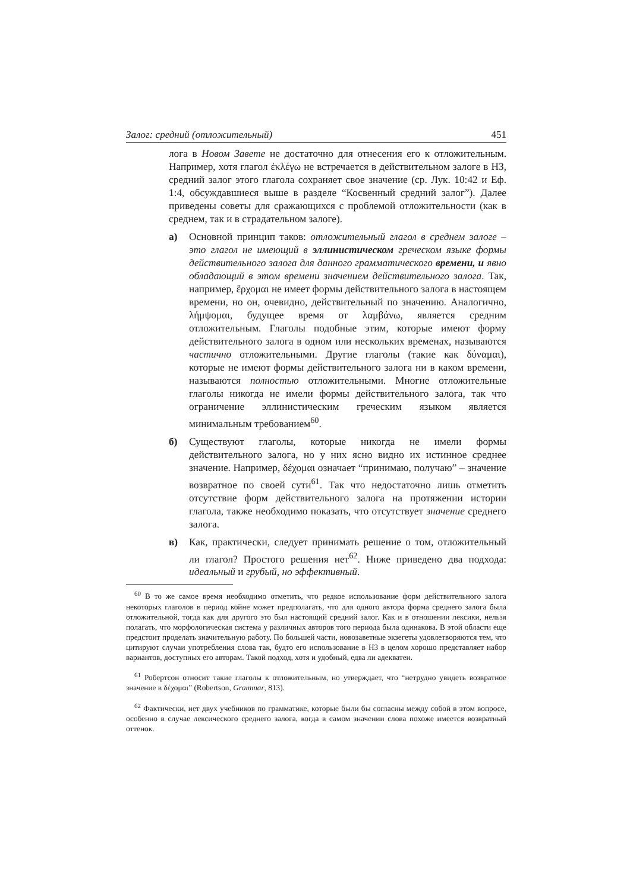Залог: средний (отложительный) 451
лога в Новом Завете не достаточно для отнесения его к отложительным. Например, хотя глагол ἐκλέγω не встречается в действительном залоге в НЗ, средний залог этого глагола сохраняет свое значение (ср. Лук. 10:42 и Еф. 1:4, обсуждавшиеся выше в разделе “Косвенный средний залог”). Далее приведены советы для сражающихся с проблемой отложительности (как в среднем, так и в страдательном залоге).
а) Основной принцип таков: отложительный глагол в среднем залоге – это глагол не имеющий в эллинистическом греческом языке формы действительного залога для данного грамматического времени, и явно обладающий в этом времени значением действительного залога. Так, например, ἔρχομαι не имеет формы действительного залога в настоящем времени, но он, очевидно, действительный по значению. Аналогично, λήμψομαι, будущее время от λαμβάνω, является средним отложительным. Глаголы подобные этим, которые имеют форму действительного залога в одном или нескольких временах, называются частично отложительными. Другие глаголы (такие как δύναμαι), которые не имеют формы действительного залога ни в каком времени, называются полностью отложительными. Многие отложительные глаголы никогда не имели формы действительного залога, так что ограничение эллинистическим греческим языком является минимальным требованием<sup>60</sup>.
б) Существуют глаголы, которые никогда не имели формы действительного залога, но у них ясно видно их истинное среднее значение. Например, δέχομαι означает “принимаю, получаю” – значение возвратное по своей сути<sup>61</sup>. Так что недостаточно лишь отметить отсутствие форм действительного залога на протяжении истории глагола, также необходимо показать, что отсутствует значение среднего залога.
в) Как, практически, следует принимать решение о том, отложительный ли глагол? Простого решения нет<sup>62</sup>. Ниже приведено два подхода: идеальный и грубый, но эффективный.
<sup>60</sup> В то же самое время необходимо отметить, что редкое использование форм действительного залога некоторых глаголов в период койне может предполагать, что для одного автора форма среднего залога была отложительной, тогда как для другого это был настоящий средний залог. Как и в отношении лексики, нельзя полагать, что морфологическая система у различных авторов того периода была одинакова. В этой области еще предстоит проделать значительную работу. По большей части, новозаветные экзегеты удовлетворяются тем, что цитируют случаи употребления слова так, будто его использование в НЗ в целом хорошо представляет набор вариантов, доступных его авторам. Такой подход, хотя и удобный, едва ли адекватен.
<sup>61</sup> Робертсон относит такие глаголы к отложительным, но утверждает, что “нетрудно увидеть возвратное значение в δέχομαι” (Robertson, Grammar, 813).
<sup>62</sup> Фактически, нет двух учебников по грамматике, которые были бы согласны между собой в этом вопросе, особенно в случае лексического среднего залога, когда в самом значении слова похоже имеется возвратный оттенок.